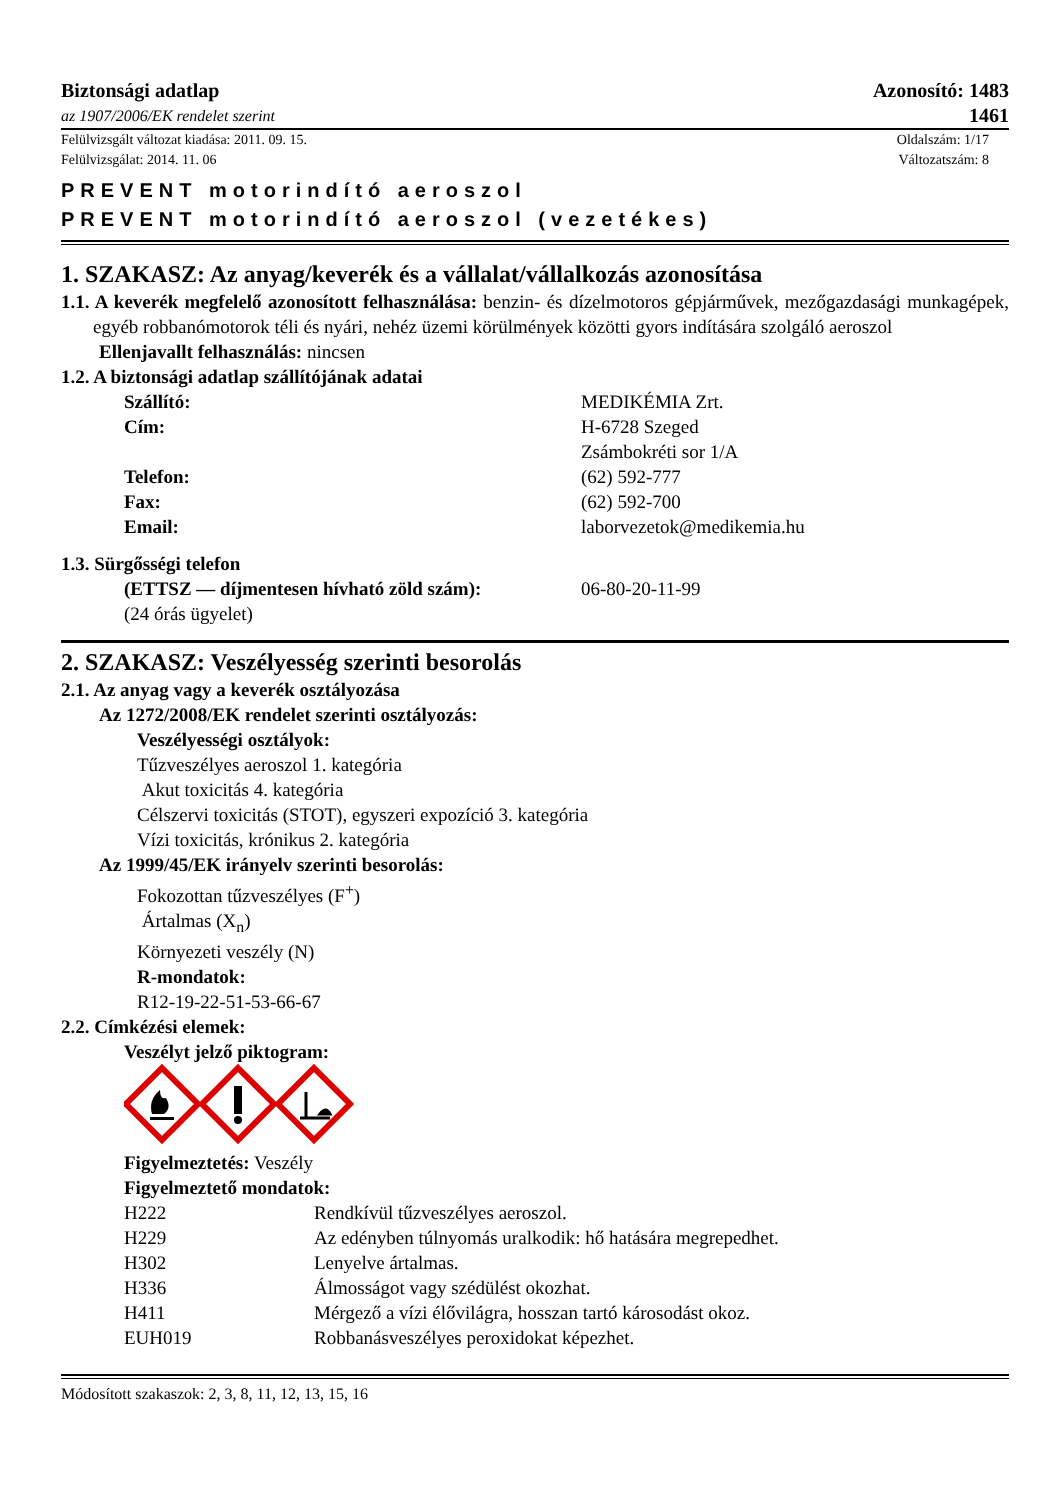Biztonsági adatlap
az 1907/2006/EK rendelet szerint
Azonosító: 1483
1461
Felülvizsgált változat kiadása: 2011. 09. 15.
Felülvizsgálat: 2014. 11. 06
Oldalszám: 1/17
Változatszám: 8
PREVENT motorindító aeroszol
PREVENT motorindító aeroszol (vezetékes)
1. SZAKASZ: Az anyag/keverék és a vállalat/vállalkozás azonosítása
1.1. A keverék megfelelő azonosított felhasználása: benzin- és dízelmotoros gépjárművek, mezőgazdasági munkagépek, egyéb robbanómotorok téli és nyári, nehéz üzemi körülmények közötti gyors indítására szolgáló aeroszol
Ellenjavallt felhasználás: nincsen
1.2. A biztonsági adatlap szállítójának adatai
Szállító: MEDIKÉMIA Zrt.
Cím: H-6728 Szeged
Zsámbokréti sor 1/A
Telefon: (62) 592-777
Fax: (62) 592-700
Email: laborvezetok@medikemia.hu
1.3. Sürgősségi telefon
(ETTSZ — díjmentesen hívható zöld szám): 06-80-20-11-99
(24 órás ügyelet)
2. SZAKASZ: Veszélyesség szerinti besorolás
2.1. Az anyag vagy a keverék osztályozása
Az 1272/2008/EK rendelet szerinti osztályozás:
Veszélyességi osztályok:
Tűzveszélyes aeroszol 1. kategória
Akut toxicitás 4. kategória
Célszervi toxicitás (STOT), egyszeri expozíció 3. kategória
Vízi toxicitás, krónikus 2. kategória
Az 1999/45/EK irányelv szerinti besorolás:
Fokozottan tűzveszélyes (F<sup>+</sup>)
Ártalmas (X<sub>n</sub>)
Környezeti veszély (N)
R-mondatok:
R12-19-22-51-53-66-67
2.2. Címkézési elemek:
Veszélyt jelző piktogram:
Figyelmeztetés: Veszély
Figyelmeztető mondatok:
H222 Rendkívül tűzveszélyes aeroszol.
H229 Az edényben túlnyomás uralkodik: hő hatására megrepedhet.
H302 Lenyelve ártalmas.
H336 Álmosságot vagy szédülést okozhat.
H411 Mérgező a vízi élővilágra, hosszan tartó károsodást okoz.
EUH019 Robbanásveszélyes peroxidokat képezhet.
Módosított szakaszok: 2, 3, 8, 11, 12, 13, 15, 16